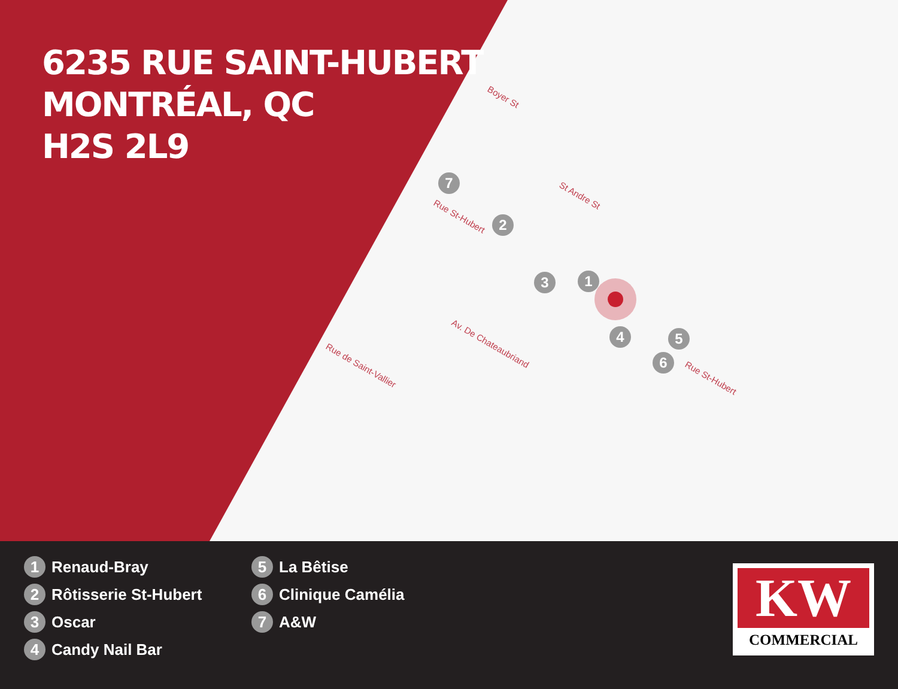6235 RUE SAINT-HUBERT
MONTRÉAL, QC
H2S 2L9
Boyer St
St Andre St
Rue St-Hubert
Av. De Chateaubriand
Rue de Saint-Vallier
Rue St-Hubert
7
2
3 1
4 5
6
1 Renaud-Bray
2 Rôtisserie St-Hubert
3 Oscar
4 Candy Nail Bar
5 La Bêtise
6 Clinique Camélia
7 A&W
KW
COMMERCIAL